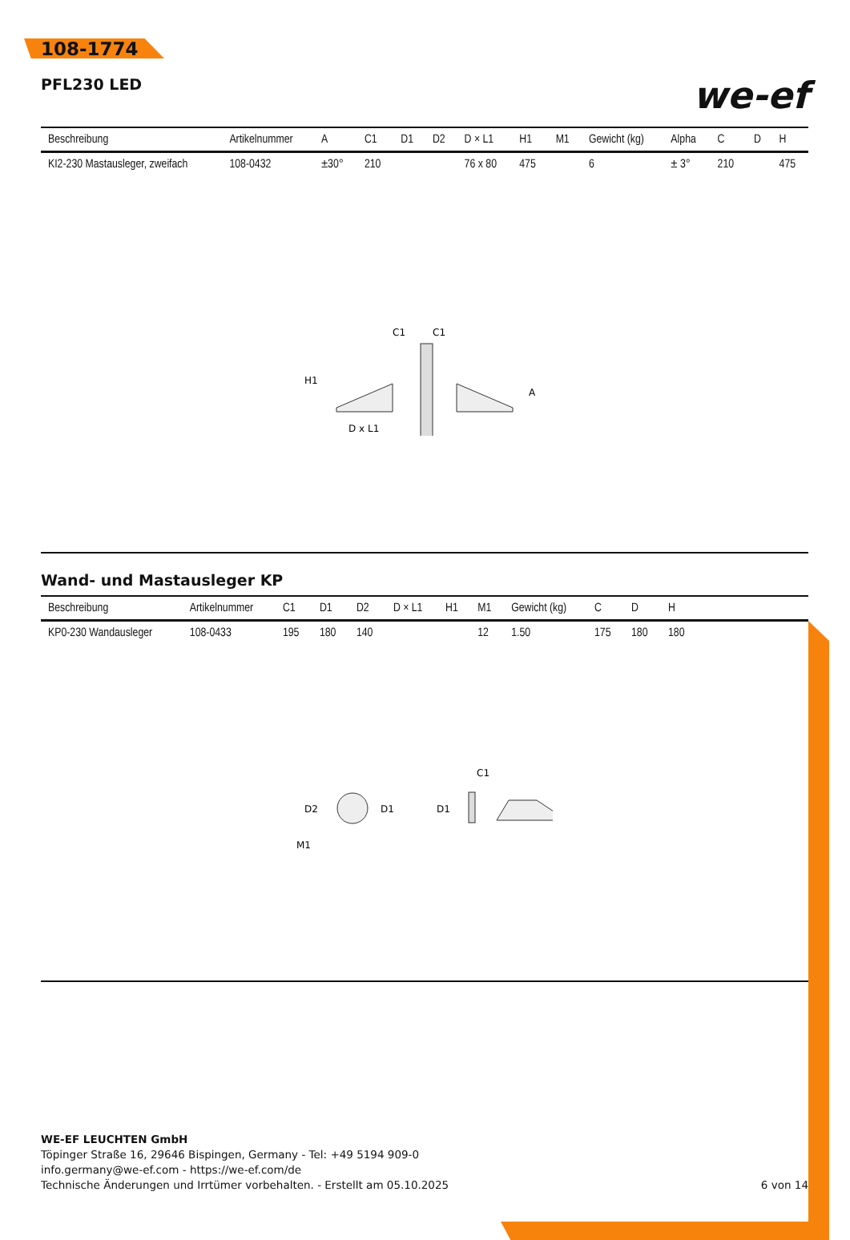108-1774
PFL230 LED
we-ef
| Beschreibung | Artikelnummer | A | C1 | D1 | D2 | D × L1 | H1 | M1 | Gewicht (kg) | Alpha | C | D | H |
| --- | --- | --- | --- | --- | --- | --- | --- | --- | --- | --- | --- | --- | --- |
| KI2-230 Mastausleger, zweifach | 108-0432 | ±30° | 210 | | | 76 x 80 | 475 | | 6 | ± 3° | 210 | | 475 |
C1
C1
H1
A
D x L1
Wand- und Mastausleger KP
| Beschreibung | Artikelnummer | C1 | D1 | D2 | D × L1 | H1 | M1 | Gewicht (kg) | C | D | H | |
| --- | --- | --- | --- | --- | --- | --- | --- | --- | --- | --- | --- | --- |
| KP0-230 Wandausleger | 108-0433 | 195 | 180 | 140 | | | 12 | 1.50 | 175 | 180 | 180 | |
D2
D1
M1
D1
C1
WE-EF LEUCHTEN GmbH
Töpinger Straße 16, 29646 Bispingen, Germany - Tel: +49 5194 909-0
info.germany@we-ef.com - https://we-ef.com/de
Technische Änderungen und Irrtümer vorbehalten. - Erstellt am 05.10.2025 6 von 14